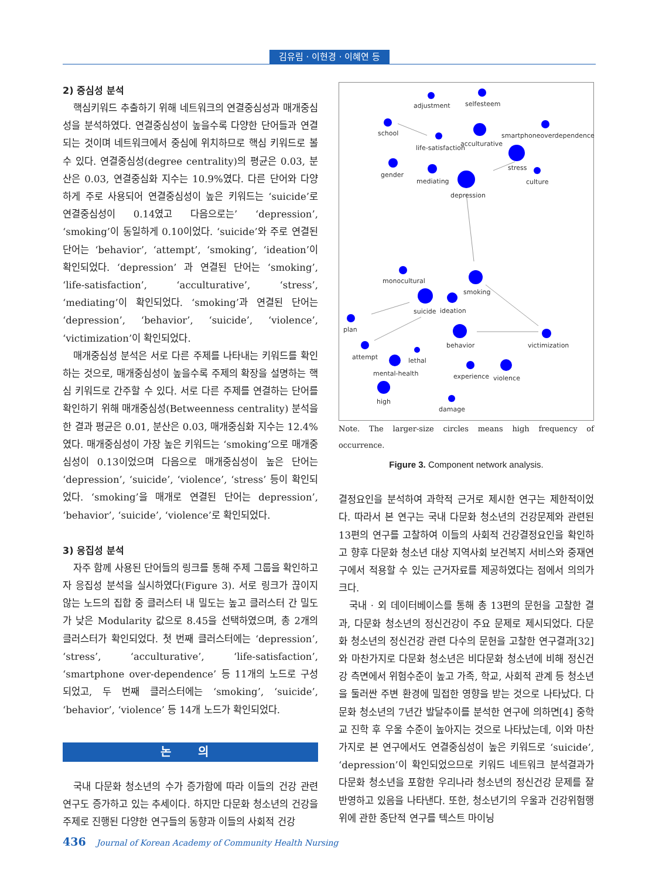김유림 · 이현경 · 이혜연 등
2) 중심성 분석
핵심키워드 추출하기 위해 네트워크의 연결중심성과 매개중심성을 분석하였다. 연결중심성이 높을수록 다양한 단어들과 연결되는 것이며 네트워크에서 중심에 위치하므로 핵심 키워드로 볼 수 있다. 연결중심성(degree centrality)의 평균은 0.03, 분산은 0.03, 연결중심화 지수는 10.9%였다. 다른 단어와 다양하게 주로 사용되어 연결중심성이 높은 키워드는 ‘suicide’로 연결중심성이 0.14였고 다음으로는’ ‘depression’, ‘smoking’이 동일하게 0.10이었다. ‘suicide’와 주로 연결된 단어는 ‘behavior’, ‘attempt’, ‘smoking’, ‘ideation’이 확인되었다. ‘depression’ 과 연결된 단어는 ‘smoking’, ‘life-satisfaction’, ‘acculturative’, ‘stress’, ‘mediating’이 확인되었다. ‘smoking’과 연결된 단어는 ‘depression’, ‘behavior’, ‘suicide’, ‘violence’, ‘victimization’이 확인되었다.
매개중심성 분석은 서로 다른 주제를 나타내는 키워드를 확인하는 것으로, 매개중심성이 높을수록 주제의 확장을 설명하는 핵심 키워드로 간주할 수 있다. 서로 다른 주제를 연결하는 단어를 확인하기 위해 매개중심성(Betweenness centrality) 분석을 한 결과 평균은 0.01, 분산은 0.03, 매개중심화 지수는 12.4%였다. 매개중심성이 가장 높은 키워드는 ‘smoking’으로 매개중심성이 0.13이었으며 다음으로 매개중심성이 높은 단어는 ‘depression’, ‘suicide’, ‘violence’, ‘stress’ 등이 확인되었다. ‘smoking’을 매개로 연결된 단어는 depression’, ‘behavior’, ‘suicide’, ‘violence’로 확인되었다.
3) 응집성 분석
자주 함께 사용된 단어들의 링크를 통해 주제 그룹을 확인하고자 응집성 분석을 실시하였다(Figure 3). 서로 링크가 끊이지 않는 노드의 집합 중 클러스터 내 밀도는 높고 클러스터 간 밀도가 낮은 Modularity 값으로 8.45을 선택하였으며, 총 2개의 클러스터가 확인되었다. 첫 번째 클러스터에는 ‘depression’, ‘stress’, ‘acculturative’, ‘life-satisfaction’, ‘smartphone over-dependence’ 등 11개의 노드로 구성되었고, 두 번째 클러스터에는 ‘smoking’, ‘suicide’, ‘behavior’, ‘violence’ 등 14개 노드가 확인되었다.
논 의
국내 다문화 청소년의 수가 증가함에 따라 이들의 건강 관련 연구도 증가하고 있는 추세이다. 하지만 다문화 청소년의 건강을 주제로 진행된 다양한 연구들의 동향과 이들의 사회적 건강
adjustment
selfesteem
school
smartphoneoverdependence
life-satisfaction
acculturative
stress
gender
mediating
culture
depression
monocultural
smoking
suicide
ideation
plan
behavior
victimization
attempt
lethal
mental-health
experience
violence
high
damage
Note. The larger-size circles means high frequency of occurrence.
Figure 3. Component network analysis.
결정요인을 분석하여 과학적 근거로 제시한 연구는 제한적이었다. 따라서 본 연구는 국내 다문화 청소년의 건강문제와 관련된 13편의 연구를 고찰하여 이들의 사회적 건강결정요인을 확인하고 향후 다문화 청소년 대상 지역사회 보건복지 서비스와 중재연구에서 적용할 수 있는 근거자료를 제공하였다는 점에서 의의가 크다.
국내 · 외 데이터베이스를 통해 총 13편의 문헌을 고찰한 결과, 다문화 청소년의 정신건강이 주요 문제로 제시되었다. 다문화 청소년의 정신건강 관련 다수의 문헌을 고찰한 연구결과[32]와 마찬가지로 다문화 청소년은 비다문화 청소년에 비해 정신건강 측면에서 위험수준이 높고 가족, 학교, 사회적 관계 등 청소년을 둘러싼 주변 환경에 밀접한 영향을 받는 것으로 나타났다. 다문화 청소년의 7년간 발달추이를 분석한 연구에 의하면[4] 중학교 진학 후 우울 수준이 높아지는 것으로 나타났는데, 이와 마찬가지로 본 연구에서도 연결중심성이 높은 키워드로 ‘suicide’, ‘depression’이 확인되었으므로 키워드 네트워크 분석결과가 다문화 청소년을 포함한 우리나라 청소년의 정신건강 문제를 잘 반영하고 있음을 나타낸다. 또한, 청소년기의 우울과 건강위험행위에 관한 종단적 연구를 텍스트 마이닝
436 Journal of Korean Academy of Community Health Nursing